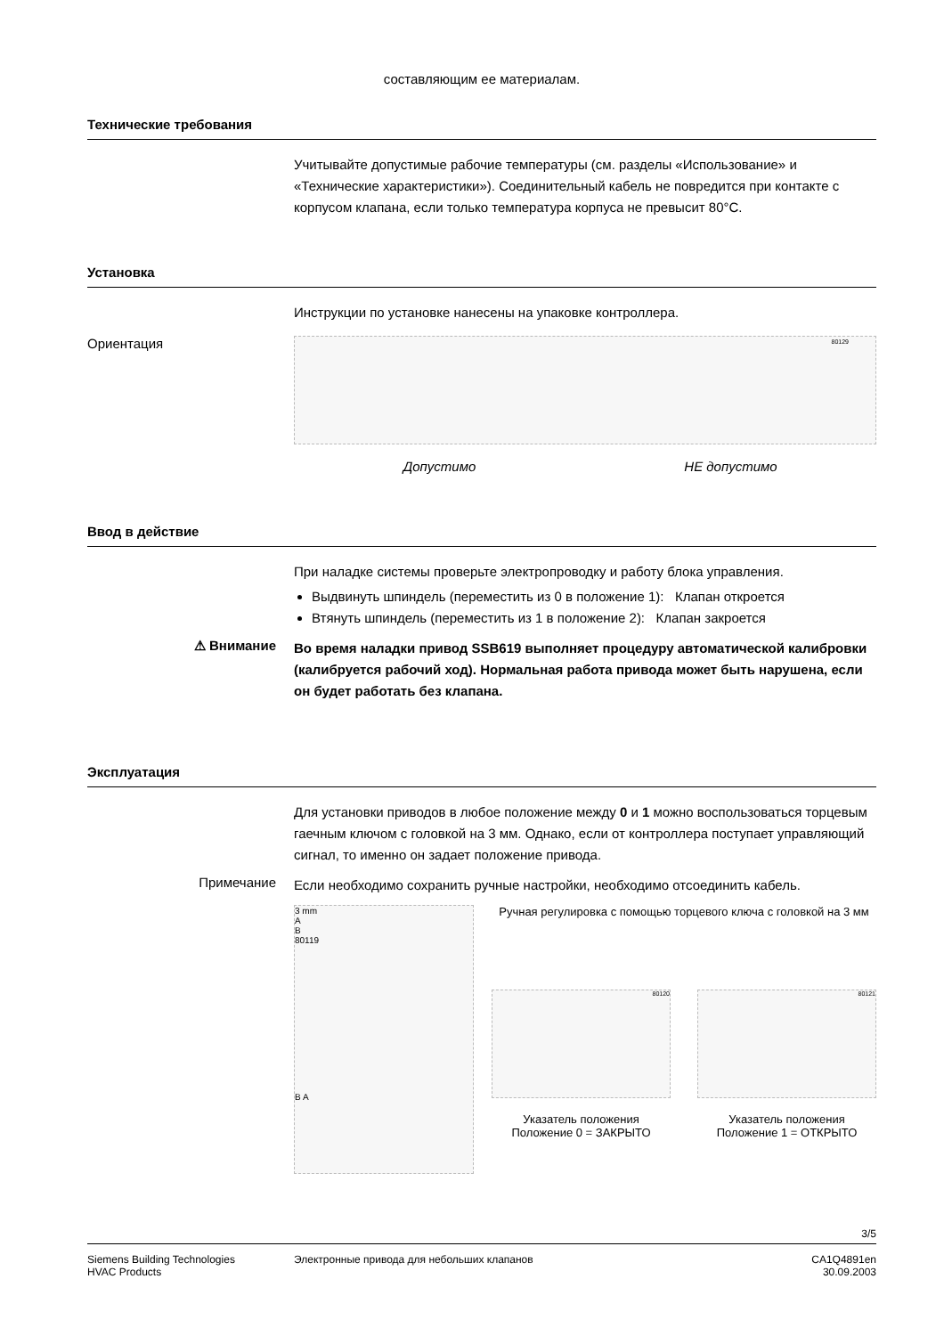составляющим ее материалам.
Технические требования
Учитывайте допустимые рабочие температуры (см. разделы «Использование» и «Технические характеристики»). Соединительный кабель не повредится при контакте с корпусом клапана, если только температура корпуса не превысит 80°C.
Установка
Инструкции по установке нанесены на упаковке контроллера.
Ориентация
80129
Допустимо НЕ допустимо
Ввод в действие
При наладке системы проверьте электропроводку и работу блока управления.
Выдвинуть шпиндель (переместить из 0 в положение 1): Клапан откроется
Втянуть шпиндель (переместить из 1 в положение 2): Клапан закроется
⚠ Внимание
Во время наладки привод SSB619 выполняет процедуру автоматической калибровки (калибруется рабочий ход). Нормальная работа привода может быть нарушена, если он будет работать без клапана.
Эксплуатация
Для установки приводов в любое положение между 0 и 1 можно воспользоваться торцевым гаечным ключом с головкой на 3 мм. Однако, если от контроллера поступает управляющий сигнал, то именно он задает положение привода.
Примечание
Если необходимо сохранить ручные настройки, необходимо отсоединить кабель.
3 mm
A
B
80119
B A
Ручная регулировка с помощью торцевого ключа с головкой на 3 мм
80120
Указатель положения
Положение 0 = ЗАКРЫТО
80121
Указатель положения
Положение 1 = ОТКРЫТО
3/5
Siemens Building Technologies
HVAC Products
Электронные привода для небольших клапанов
CA1Q4891en
30.09.2003